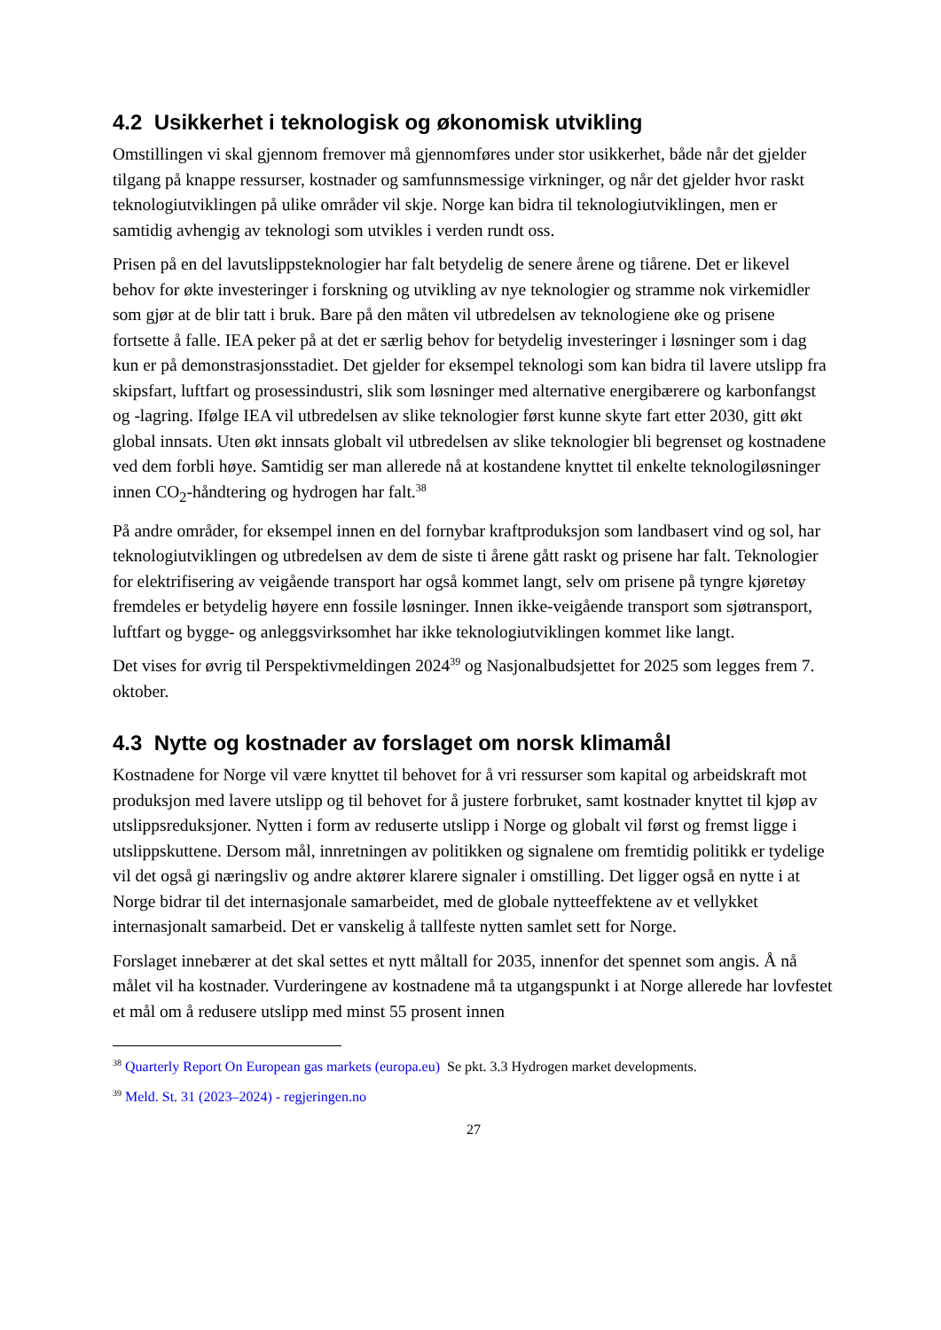4.2 Usikkerhet i teknologisk og økonomisk utvikling
Omstillingen vi skal gjennom fremover må gjennomføres under stor usikkerhet, både når det gjelder tilgang på knappe ressurser, kostnader og samfunnsmessige virkninger, og når det gjelder hvor raskt teknologiutviklingen på ulike områder vil skje. Norge kan bidra til teknologiutviklingen, men er samtidig avhengig av teknologi som utvikles i verden rundt oss.
Prisen på en del lavutslippsteknologier har falt betydelig de senere årene og tiårene. Det er likevel behov for økte investeringer i forskning og utvikling av nye teknologier og stramme nok virkemidler som gjør at de blir tatt i bruk. Bare på den måten vil utbredelsen av teknologiene øke og prisene fortsette å falle. IEA peker på at det er særlig behov for betydelig investeringer i løsninger som i dag kun er på demonstrasjonsstadiet. Det gjelder for eksempel teknologi som kan bidra til lavere utslipp fra skipsfart, luftfart og prosessindustri, slik som løsninger med alternative energibærere og karbonfangst og -lagring. Ifølge IEA vil utbredelsen av slike teknologier først kunne skyte fart etter 2030, gitt økt global innsats. Uten økt innsats globalt vil utbredelsen av slike teknologier bli begrenset og kostnadene ved dem forbli høye. Samtidig ser man allerede nå at kostandene knyttet til enkelte teknologiløsninger innen CO<sub>2</sub>-håndtering og hydrogen har falt.<sup>38</sup>
På andre områder, for eksempel innen en del fornybar kraftproduksjon som landbasert vind og sol, har teknologiutviklingen og utbredelsen av dem de siste ti årene gått raskt og prisene har falt. Teknologier for elektrifisering av veigående transport har også kommet langt, selv om prisene på tyngre kjøretøy fremdeles er betydelig høyere enn fossile løsninger. Innen ikke-veigående transport som sjøtransport, luftfart og bygge- og anleggsvirksomhet har ikke teknologiutviklingen kommet like langt.
Det vises for øvrig til Perspektivmeldingen 2024<sup>39</sup> og Nasjonalbudsjettet for 2025 som legges frem 7. oktober.
4.3 Nytte og kostnader av forslaget om norsk klimamål
Kostnadene for Norge vil være knyttet til behovet for å vri ressurser som kapital og arbeidskraft mot produksjon med lavere utslipp og til behovet for å justere forbruket, samt kostnader knyttet til kjøp av utslippsreduksjoner. Nytten i form av reduserte utslipp i Norge og globalt vil først og fremst ligge i utslippskuttene. Dersom mål, innretningen av politikken og signalene om fremtidig politikk er tydelige vil det også gi næringsliv og andre aktører klarere signaler i omstilling. Det ligger også en nytte i at Norge bidrar til det internasjonale samarbeidet, med de globale nytteeffektene av et vellykket internasjonalt samarbeid. Det er vanskelig å tallfeste nytten samlet sett for Norge.
Forslaget innebærer at det skal settes et nytt måltall for 2035, innenfor det spennet som angis. Å nå målet vil ha kostnader. Vurderingene av kostnadene må ta utgangspunkt i at Norge allerede har lovfestet et mål om å redusere utslipp med minst 55 prosent innen
<sup>38</sup> Quarterly Report On European gas markets (europa.eu) Se pkt. 3.3 Hydrogen market developments.
<sup>39</sup> Meld. St. 31 (2023–2024) - regjeringen.no
27